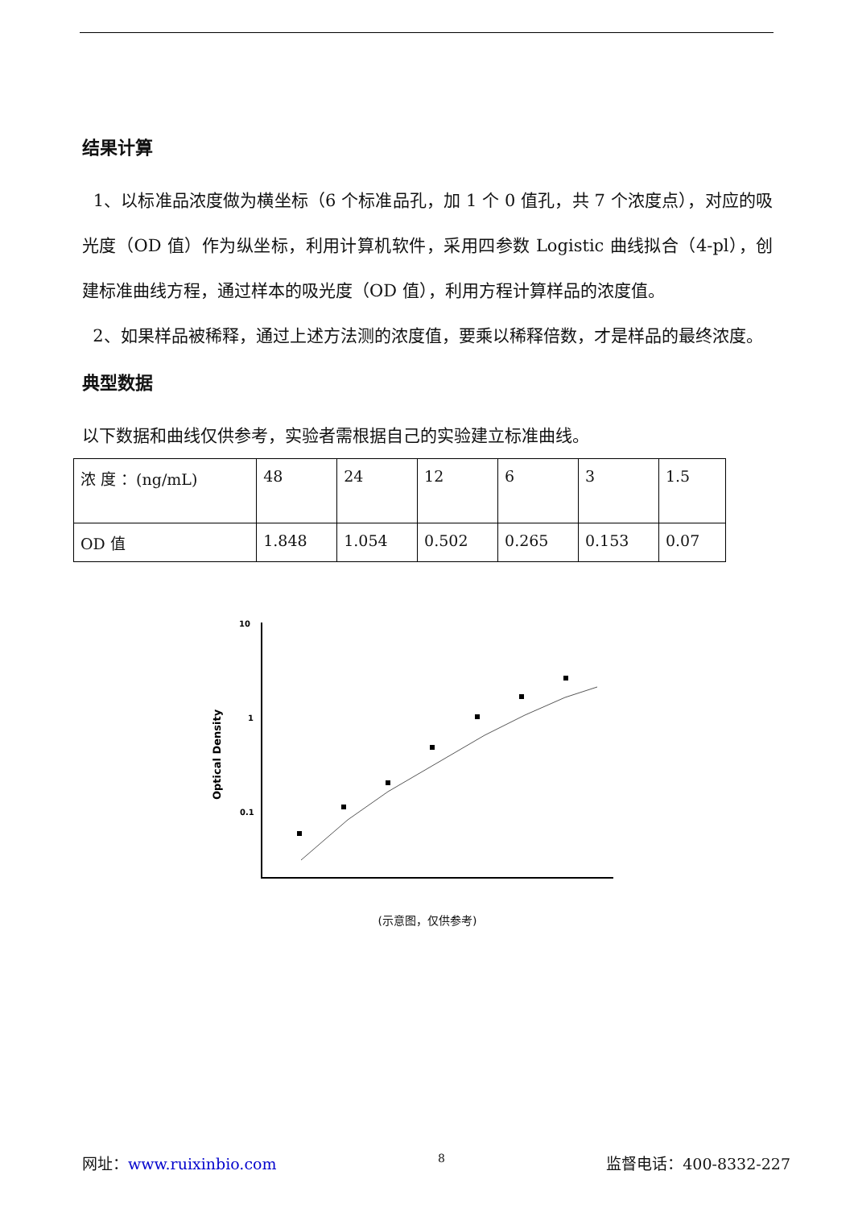结果计算
1、以标准品浓度做为横坐标（6 个标准品孔，加 1 个 0 值孔，共 7 个浓度点），对应的吸光度（OD 值）作为纵坐标，利用计算机软件，采用四参数 Logistic 曲线拟合（4-pl），创建标准曲线方程，通过样本的吸光度（OD 值），利用方程计算样品的浓度值。
2、如果样品被稀释，通过上述方法测的浓度值，要乘以稀释倍数，才是样品的最终浓度。
典型数据
以下数据和曲线仅供参考，实验者需根据自己的实验建立标准曲线。
| 浓 度 ：(ng/mL) | 48 | 24 | 12 | 6 | 3 | 1.5 |
| OD 值 | 1.848 | 1.054 | 0.502 | 0.265 | 0.153 | 0.07 |
10
1
0.1
Optical Density
(示意图，仅供参考)
网址：www.ruixinbio.com 8 监督电话：400-8332-227